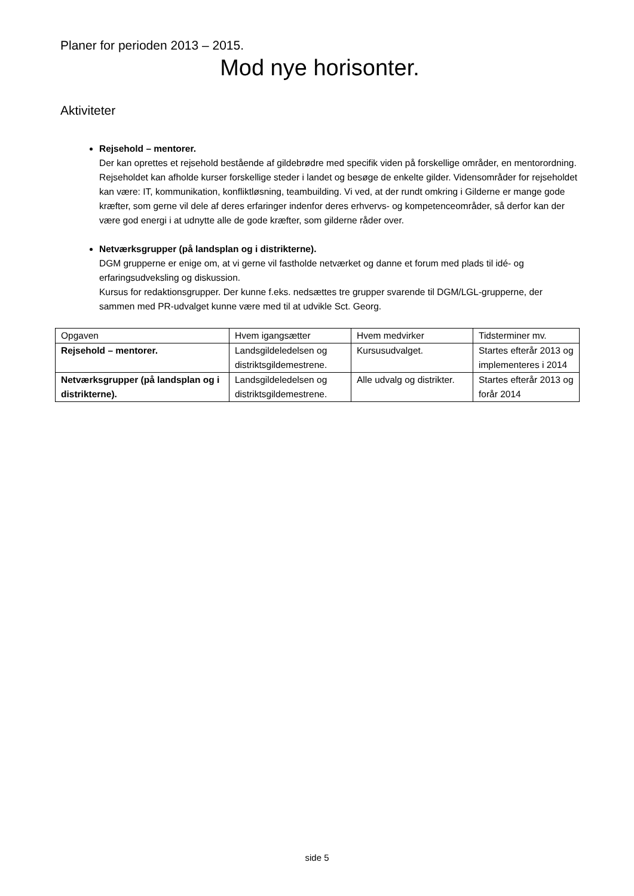Planer for perioden 2013 – 2015.
Mod nye horisonter.
Aktiviteter
Rejsehold – mentorer.
Der kan oprettes et rejsehold bestående af gildebrødre med specifik viden på forskellige områder, en mentorordning. Rejseholdet kan afholde kurser forskellige steder i landet og besøge de enkelte gilder. Vidensområder for rejseholdet kan være: IT, kommunikation, konfliktløsning, teambuilding. Vi ved, at der rundt omkring i Gilderne er mange gode kræfter, som gerne vil dele af deres erfaringer indenfor deres erhvervs- og kompetenceområder, så derfor kan der være god energi i at udnytte alle de gode kræfter, som gilderne råder over.
Netværksgrupper (på landsplan og i distrikterne).
DGM grupperne er enige om, at vi gerne vil fastholde netværket og danne et forum med plads til idé- og erfaringsudveksling og diskussion.
Kursus for redaktionsgrupper. Der kunne f.eks. nedsættes tre grupper svarende til DGM/LGL-grupperne, der sammen med PR-udvalget kunne være med til at udvikle Sct. Georg.
| Opgaven | Hvem igangsætter | Hvem medvirker | Tidsterminer mv. |
| Rejsehold – mentorer. | Landsgildeledelsen og distriktsgildemestrene. | Kursusudvalget. | Startes efterår 2013 og implementeres i 2014 |
| Netværksgrupper (på landsplan og i distrikterne). | Landsgildeledelsen og distriktsgildemestrene. | Alle udvalg og distrikter. | Startes efterår 2013 og forår 2014 |
side 5